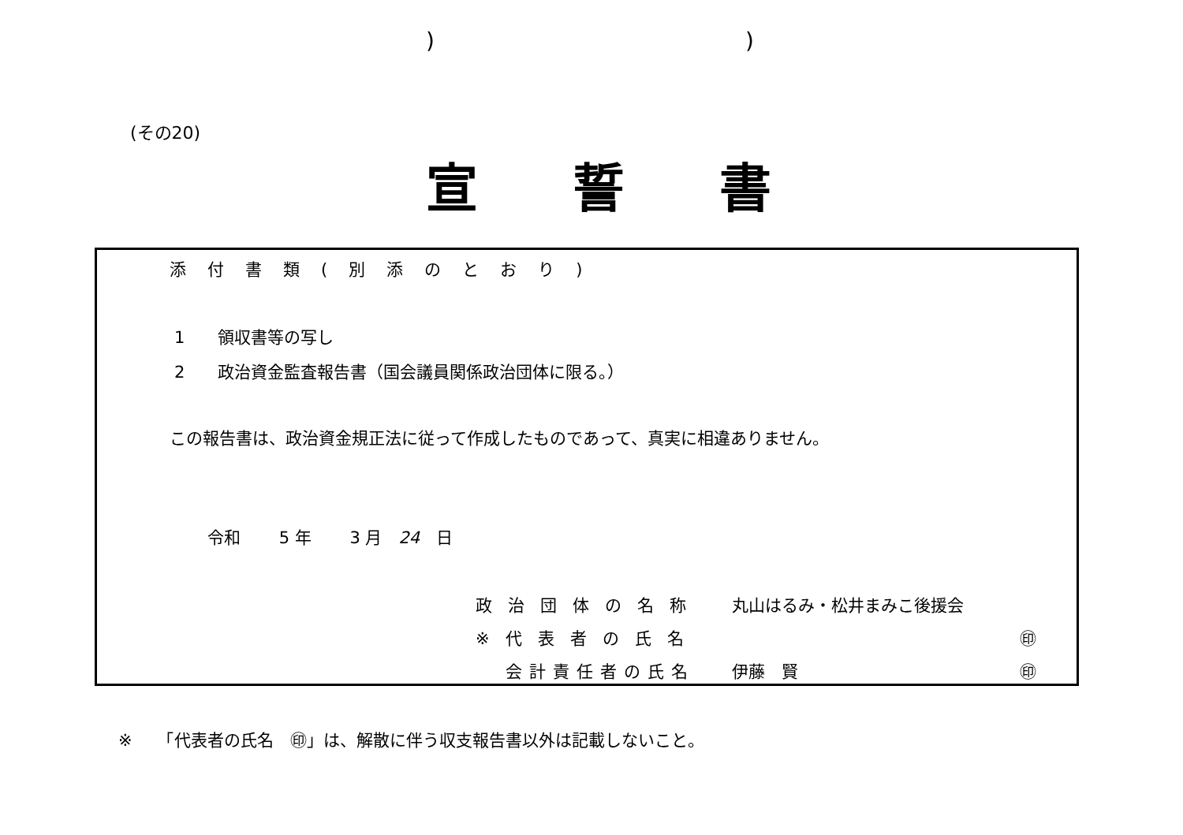))
(その20)
宣誓書
添付書類(別添のとおり)
1　　領収書等の写し
2　　政治資金監査報告書（国会議員関係政治団体に限る。）
この報告書は、政治資金規正法に従って作成したものであって、真実に相違ありません。
令和　　 5 年　　 3 月　24　日
政治団体の名称 丸山はるみ・松井まみこ後援会
※代表者の氏名 ㊞
会計責任者の氏名 伊藤　賢 ㊞
※　　「代表者の氏名　㊞」は、解散に伴う収支報告書以外は記載しないこと。